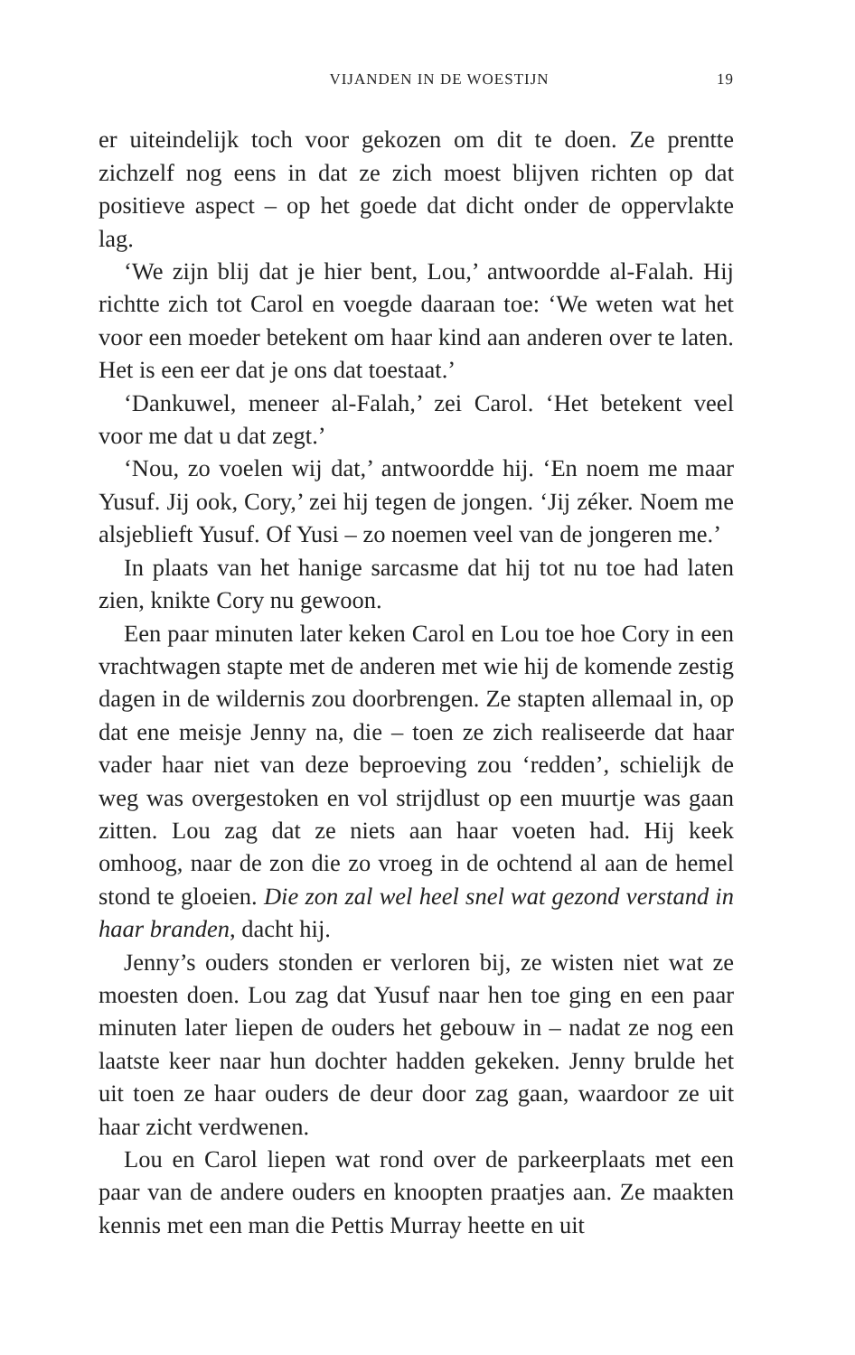VIJANDEN IN DE WOESTIJN 19
er uiteindelijk toch voor gekozen om dit te doen. Ze prentte zichzelf nog eens in dat ze zich moest blijven richten op dat positieve aspect – op het goede dat dicht onder de oppervlakte lag.
‘We zijn blij dat je hier bent, Lou,’ antwoordde al-Falah. Hij richtte zich tot Carol en voegde daaraan toe: ‘We weten wat het voor een moeder betekent om haar kind aan anderen over te laten. Het is een eer dat je ons dat toestaat.’
‘Dankuwel, meneer al-Falah,’ zei Carol. ‘Het betekent veel voor me dat u dat zegt.’
‘Nou, zo voelen wij dat,’ antwoordde hij. ‘En noem me maar Yusuf. Jij ook, Cory,’ zei hij tegen de jongen. ‘Jij zéker. Noem me alsjeblieft Yusuf. Of Yusi – zo noemen veel van de jongeren me.’
In plaats van het hanige sarcasme dat hij tot nu toe had laten zien, knikte Cory nu gewoon.
Een paar minuten later keken Carol en Lou toe hoe Cory in een vrachtwagen stapte met de anderen met wie hij de komende zestig dagen in de wildernis zou doorbrengen. Ze stapten allemaal in, op dat ene meisje Jenny na, die – toen ze zich realiseerde dat haar vader haar niet van deze beproeving zou ‘redden’, schielijk de weg was overgestoken en vol strijdlust op een muurtje was gaan zitten. Lou zag dat ze niets aan haar voeten had. Hij keek omhoog, naar de zon die zo vroeg in de ochtend al aan de hemel stond te gloeien. Die zon zal wel heel snel wat gezond verstand in haar branden, dacht hij.
Jenny’s ouders stonden er verloren bij, ze wisten niet wat ze moesten doen. Lou zag dat Yusuf naar hen toe ging en een paar minuten later liepen de ouders het gebouw in – nadat ze nog een laatste keer naar hun dochter hadden gekeken. Jenny brulde het uit toen ze haar ouders de deur door zag gaan, waardoor ze uit haar zicht verdwenen.
Lou en Carol liepen wat rond over de parkeerplaats met een paar van de andere ouders en knoopten praatjes aan. Ze maakten kennis met een man die Pettis Murray heette en uit